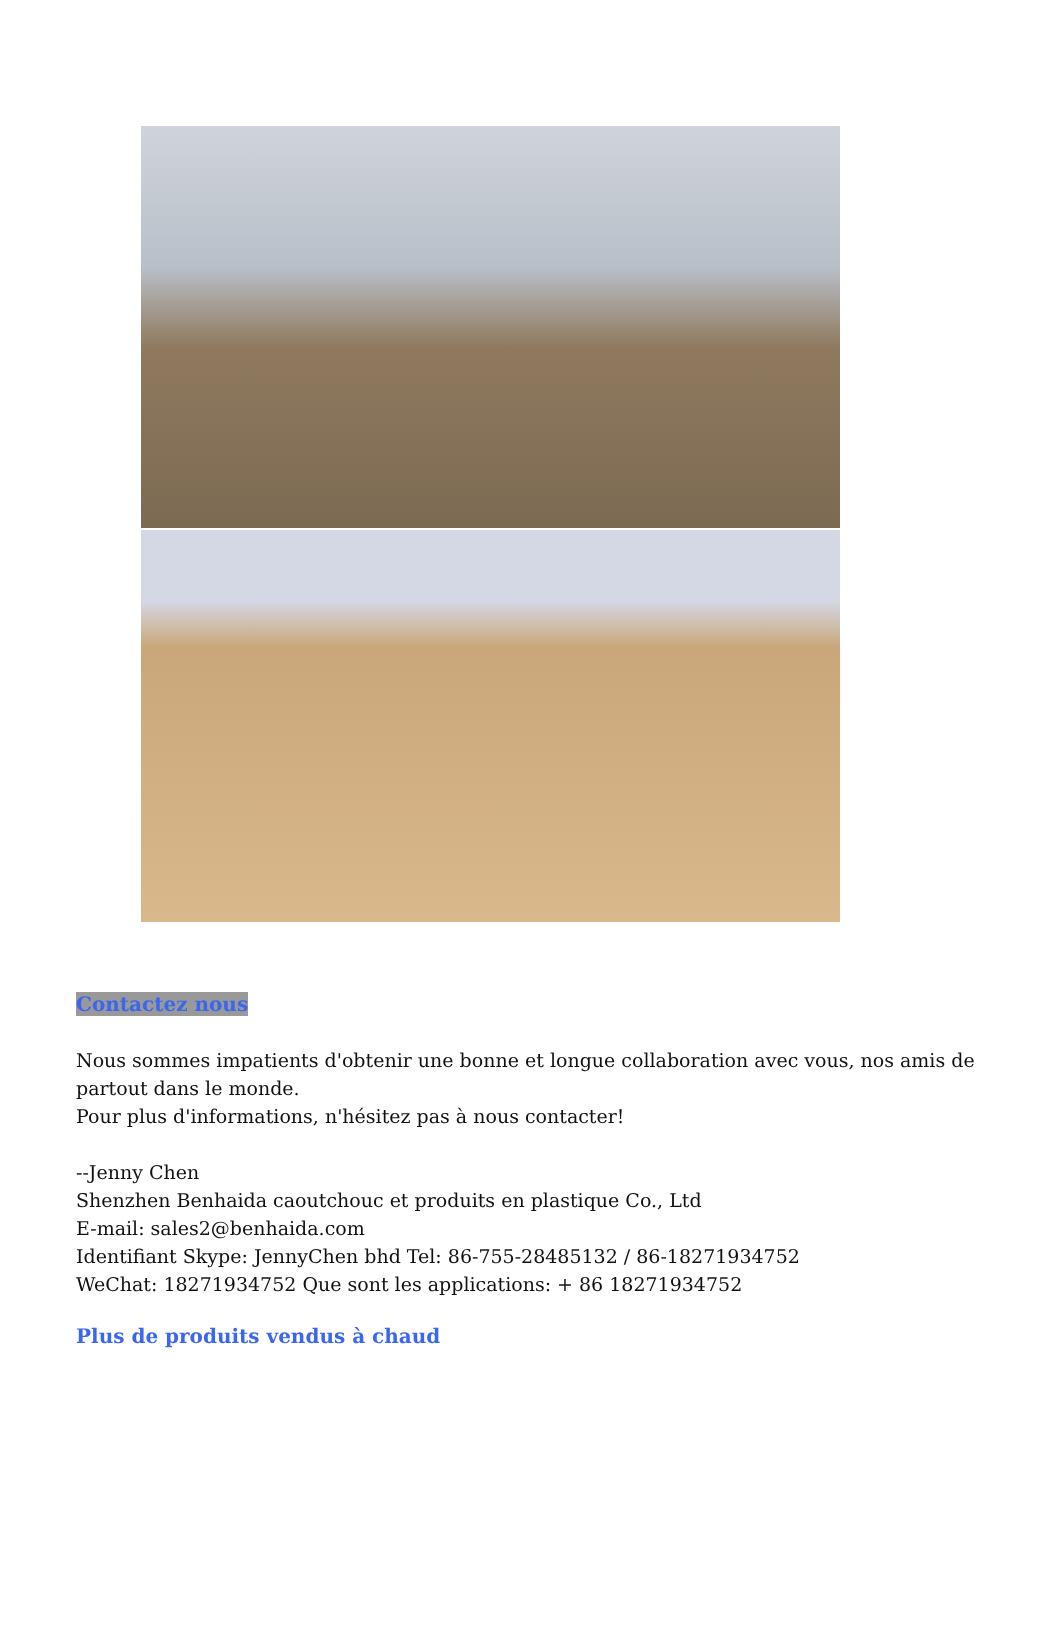Contactez nous
Nous sommes impatients d'obtenir une bonne et longue collaboration avec vous, nos amis de partout dans le monde.
Pour plus d'informations, n'hésitez pas à nous contacter!
--Jenny Chen
Shenzhen Benhaida caoutchouc et produits en plastique Co., Ltd
E-mail: sales2@benhaida.com
Identifiant Skype: JennyChen bhd Tel: 86-755-28485132 / 86-18271934752
WeChat: 18271934752 Que sont les applications: + 86 18271934752
Plus de produits vendus à chaud